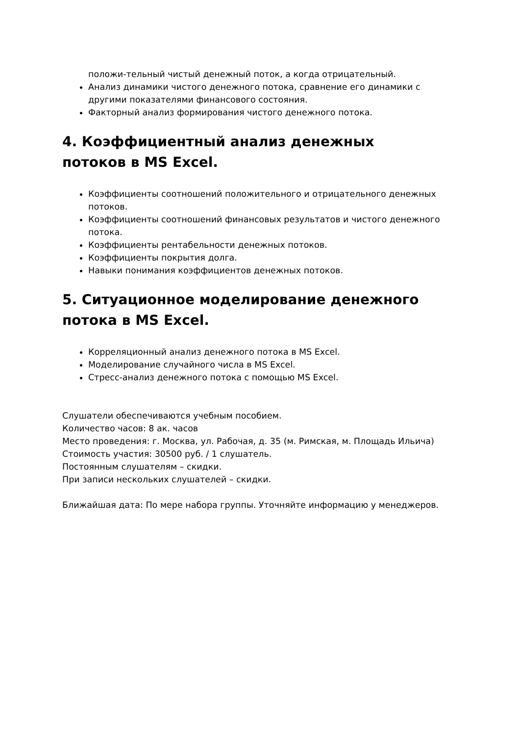положи-тельный чистый денежный поток, а когда отрицательный.
Анализ динамики чистого денежного потока, сравнение его динамики с другими показателями финансового состояния.
Факторный анализ формирования чистого денежного потока.
4. Коэффициентный анализ денежных потоков в MS Excel.
Коэффициенты соотношений положительного и отрицательного денежных потоков.
Коэффициенты соотношений финансовых результатов и чистого денежного потока.
Коэффициенты рентабельности денежных потоков.
Коэффициенты покрытия долга.
Навыки понимания коэффициентов денежных потоков.
5. Ситуационное моделирование денежного потока в MS Excel.
Корреляционный анализ денежного потока в MS Excel.
Моделирование случайного числа в MS Excel.
Стресс-анализ денежного потока с помощью MS Excel.
Слушатели обеспечиваются учебным пособием.
Количество часов: 8 ак. часов
Место проведения: г. Москва, ул. Рабочая, д. 35 (м. Римская, м. Площадь Ильича)
Стоимость участия: 30500 руб. / 1 слушатель.
Постоянным слушателям – скидки.
При записи нескольких слушателей – скидки.
Ближайшая дата: По мере набора группы. Уточняйте информацию у менеджеров.